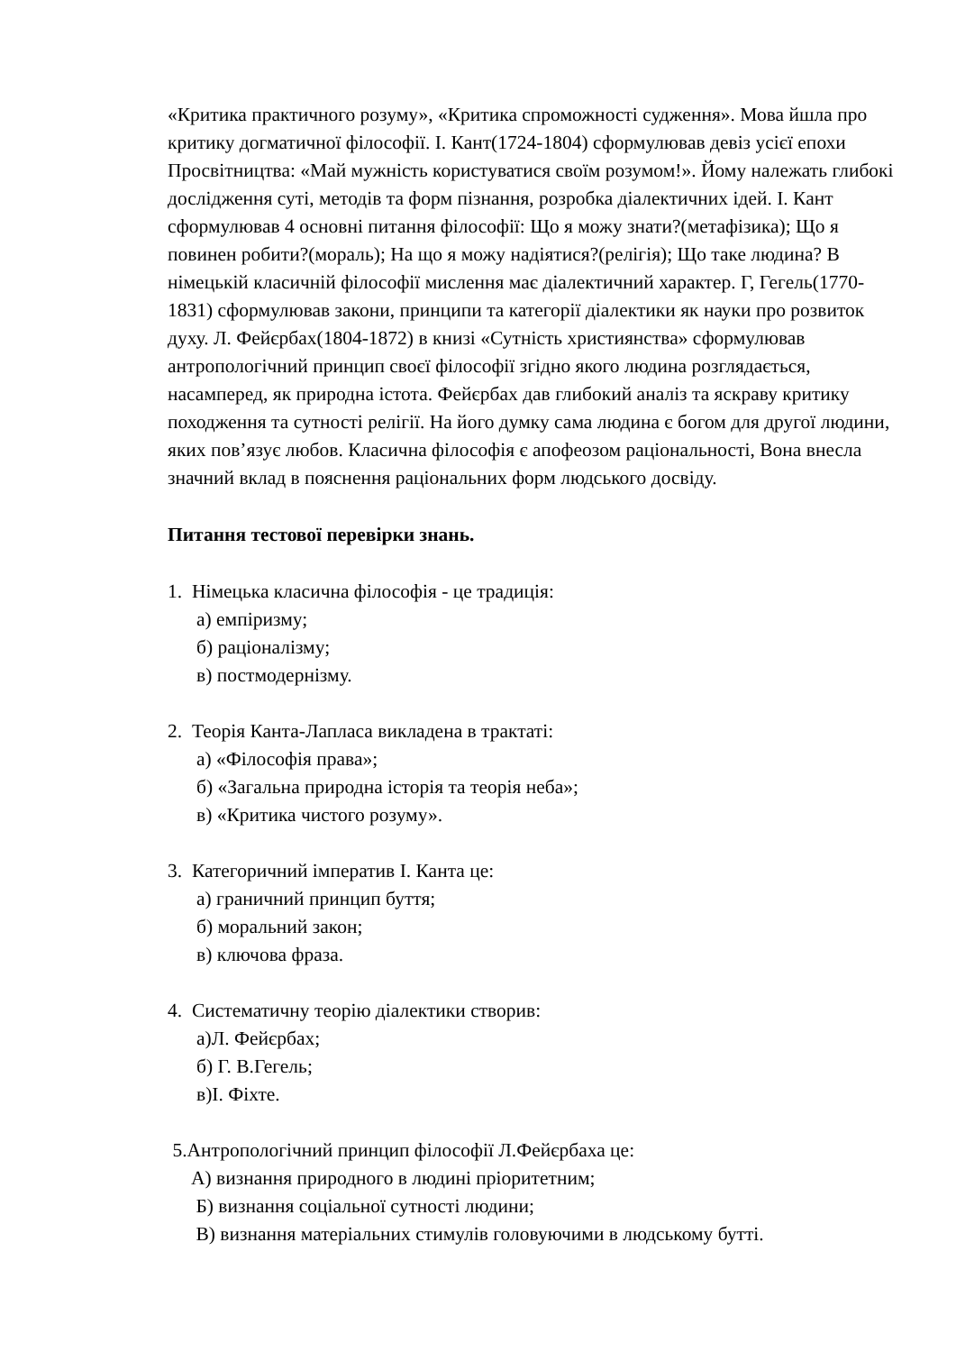«Критика практичного розуму», «Критика спроможності судження». Мова йшла про критику догматичної філософії. І. Кант(1724-1804) сформулював девіз усієї епохи Просвітництва: «Май мужність користуватися своїм розумом!». Йому належать глибокі дослідження суті, методів та форм пізнання, розробка діалектичних ідей. І. Кант сформулював 4 основні питання філософії: Що я можу знати?(метафізика); Що я повинен робити?(мораль); На що я можу надіятися?(релігія); Що таке людина? В німецькій класичній філософії мислення має діалектичний характер. Г, Гегель(1770-1831) сформулював закони, принципи та категорії діалектики як науки про розвиток духу. Л. Фейєрбах(1804-1872) в книзі «Сутність християнства» сформулював антропологічний принцип своєї філософії згідно якого людина розглядається, насамперед, як природна істота. Фейєрбах дав глибокий аналіз та яскраву критику походження та сутності релігії. На його думку сама людина є богом для другої людини, яких пов’язує любов. Класична філософія є апофеозом раціональності, Вона внесла значний вклад в пояснення раціональних форм людського досвіду.
Питання тестової перевірки знань.
1. Німецька класична філософія - це традиція:
а) емпіризму;
б) раціоналізму;
в) постмодернізму.
2. Теорія Канта-Лапласа викладена в трактаті:
а) «Філософія права»;
б) «Загальна природна історія та теорія неба»;
в) «Критика чистого розуму».
3. Категоричний імператив І. Канта це:
а) граничний принцип буття;
б) моральний закон;
в) ключова фраза.
4. Систематичну теорію діалектики створив:
а)Л. Фейєрбах;
б) Г. В.Гегель;
в)І. Фіхте.
5.Антропологічний принцип філософії Л.Фейєрбаха це:
А) визнання природного в людині пріоритетним;
Б) визнання соціальної сутності людини;
В) визнання матеріальних стимулів головуючими в людському бутті.